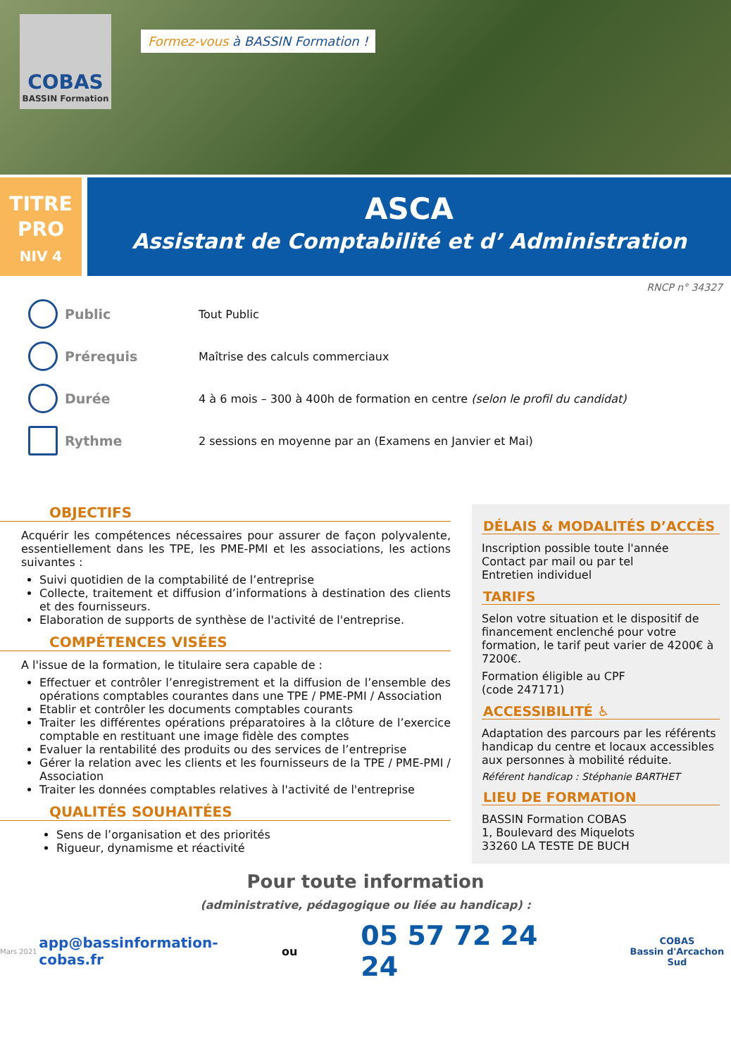COBAS
BASSIN Formation
Formez-vous à BASSIN Formation !
TITRE
PRO
NIV 4
ASCA
Assistant de Comptabilité et d’ Administration
RNCP n° 34327
Public
Tout Public
Prérequis
Maîtrise des calculs commerciaux
Durée
4 à 6 mois – 300 à 400h de formation en centre (selon le profil du candidat)
Rythme
2 sessions en moyenne par an (Examens en Janvier et Mai)
OBJECTIFS
Acquérir les compétences nécessaires pour assurer de façon polyvalente, essentiellement dans les TPE, les PME-PMI et les associations, les actions suivantes :
Suivi quotidien de la comptabilité de l’entreprise
Collecte, traitement et diffusion d’informations à destination des clients et des fournisseurs.
Elaboration de supports de synthèse de l'activité de l'entreprise.
COMPÉTENCES VISÉES
A l'issue de la formation, le titulaire sera capable de :
Effectuer et contrôler l’enregistrement et la diffusion de l’ensemble des opérations comptables courantes dans une TPE / PME-PMI / Association
Etablir et contrôler les documents comptables courants
Traiter les différentes opérations préparatoires à la clôture de l’exercice comptable en restituant une image fidèle des comptes
Evaluer la rentabilité des produits ou des services de l’entreprise
Gérer la relation avec les clients et les fournisseurs de la TPE / PME-PMI / Association
Traiter les données comptables relatives à l'activité de l'entreprise
QUALITÉS SOUHAITÉES
Sens de l’organisation et des priorités
Rigueur, dynamisme et réactivité
DÉLAIS & MODALITÉS D’ACCÈS
Inscription possible toute l'année
Contact par mail ou par tel
Entretien individuel
TARIFS
Selon votre situation et le dispositif de financement enclenché pour votre formation, le tarif peut varier de 4200€ à 7200€.
Formation éligible au CPF
(code 247171)
ACCESSIBILITÉ ♿
Adaptation des parcours par les référents handicap du centre et locaux accessibles aux personnes à mobilité réduite.
Référent handicap : Stéphanie BARTHET
LIEU DE FORMATION
BASSIN Formation COBAS
1, Boulevard des Miquelots
33260 LA TESTE DE BUCH
Pour toute information
(administrative, pédagogique ou liée au handicap) :
Mars 2021 app@bassinformation-cobas.fr ou 05 57 72 24 24
COBAS
Bassin d'Arcachon Sud